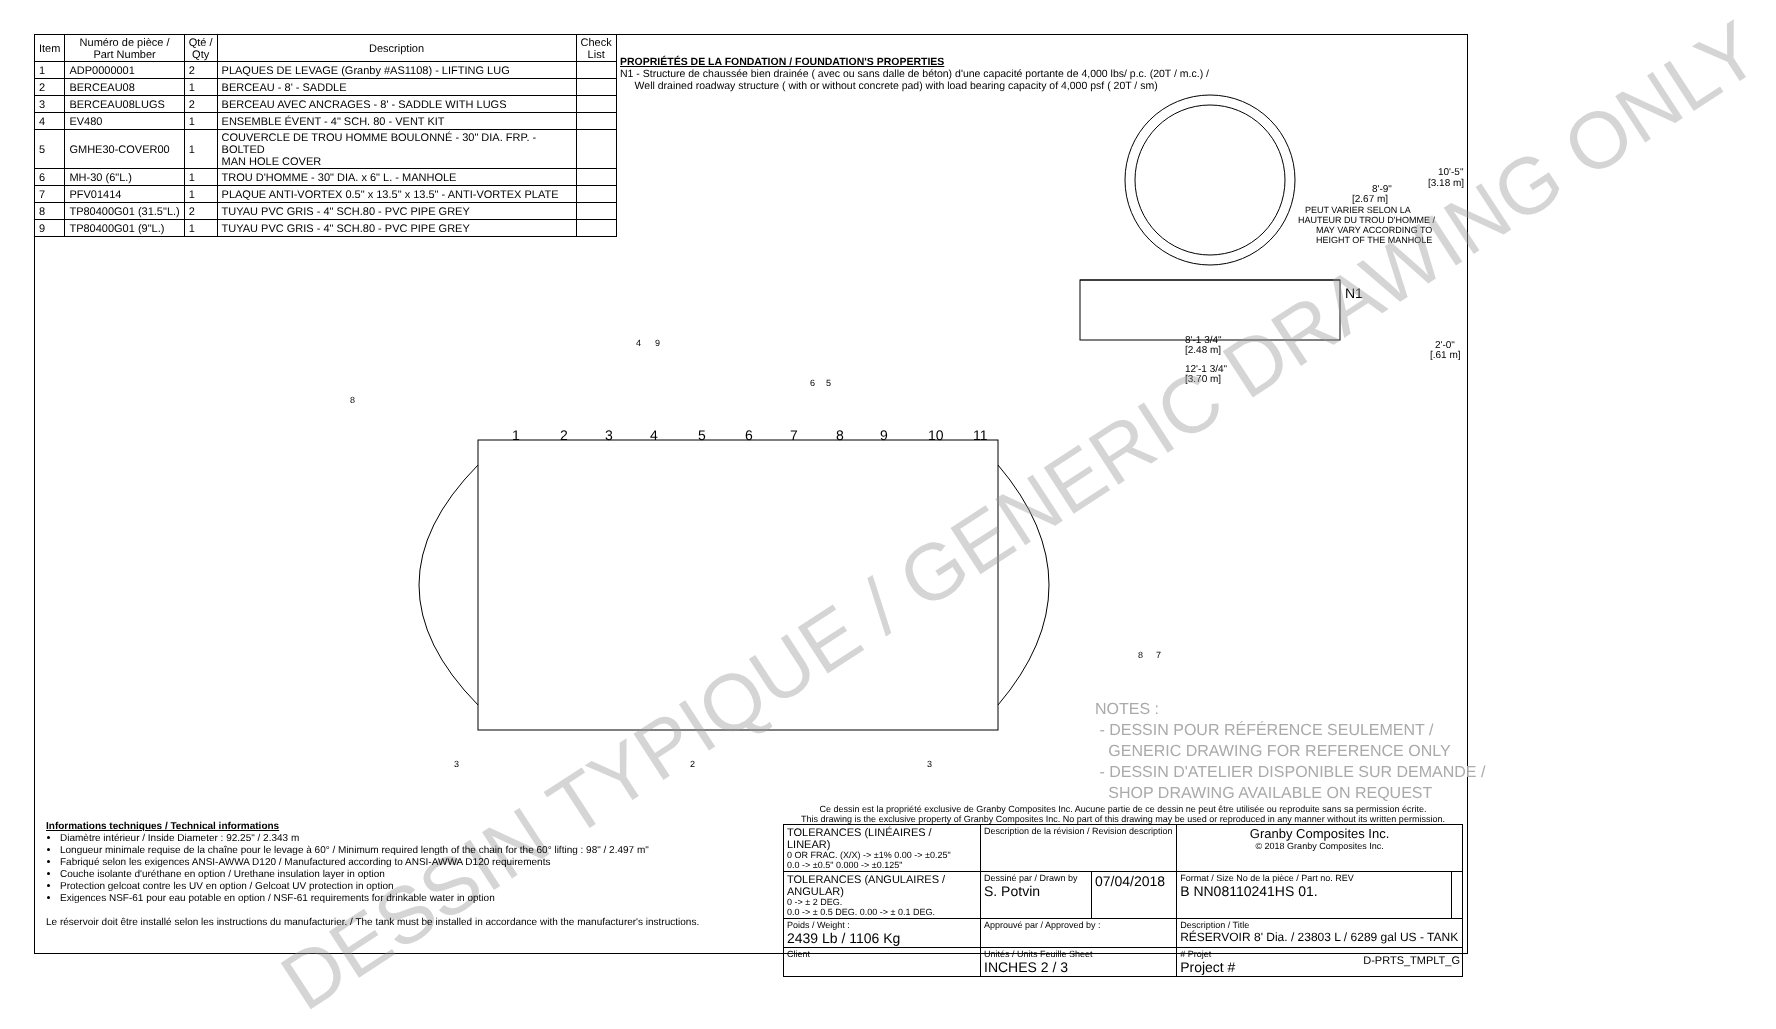| Item | Numéro de pièce / Part Number | Qté / Qty | Description | Check List |
| --- | --- | --- | --- | --- |
| 1 | ADP0000001 | 2 | PLAQUES DE LEVAGE (Granby #AS1108) - LIFTING LUG | |
| 2 | BERCEAU08 | 1 | BERCEAU - 8' - SADDLE | |
| 3 | BERCEAU08LUGS | 2 | BERCEAU AVEC ANCRAGES - 8' - SADDLE WITH LUGS | |
| 4 | EV480 | 1 | ENSEMBLE ÉVENT - 4" SCH. 80 - VENT KIT | |
| 5 | GMHE30-COVER00 | 1 | COUVERCLE DE TROU HOMME BOULONNÉ - 30" DIA. FRP. - BOLTED MAN HOLE COVER | |
| 6 | MH-30 (6"L.) | 1 | TROU D'HOMME - 30" DIA. x 6" L. - MANHOLE | |
| 7 | PFV01414 | 1 | PLAQUE ANTI-VORTEX 0.5" x 13.5" x 13.5" - ANTI-VORTEX PLATE | |
| 8 | TP80400G01 (31.5"L.) | 2 | TUYAU PVC GRIS - 4" SCH.80 - PVC PIPE GREY | |
| 9 | TP80400G01 (9"L.) | 1 | TUYAU PVC GRIS - 4" SCH.80 - PVC PIPE GREY | |
PROPRIÉTÉS DE LA FONDATION / FOUNDATION'S PROPERTIES
N1 - Structure de chaussée bien drainée ( avec ou sans dalle de béton) d'une capacité portante de 4,000 lbs/ p.c. (20T / m.c.) /
Well drained roadway structure ( with or without concrete pad) with load bearing capacity of 4,000 psf ( 20T / sm)
8'-1 3/4"
[2.48 m]
12'-1 3/4"
[3.70 m]
8'-9"
[2.67 m]
PEUT VARIER SELON LA
HAUTEUR DU TROU D'HOMME /
MAY VARY ACCORDING TO
HEIGHT OF THE MANHOLE
10'-5"
[3.18 m]
2'-0"
[.61 m]
N1
1
2
3
4
5
6
7
8
9
10
11
8
4
9
6
5
8
7
3
2
3
DESSIN TYPIQUE / GENERIC DRAWING ONLY
NOTES :
- DESSIN POUR RÉFÉRENCE SEULEMENT /
GENERIC DRAWING FOR REFERENCE ONLY
- DESSIN D'ATELIER DISPONIBLE SUR DEMANDE /
SHOP DRAWING AVAILABLE ON REQUEST
Informations techniques / Technical informations
Diamètre intérieur / Inside Diameter : 92.25" / 2.343 m
Longueur minimale requise de la chaîne pour le levage à 60° / Minimum required length of the chain for the 60° lifting : 98" / 2.497 m"
Fabriqué selon les exigences ANSI-AWWA D120 / Manufactured according to ANSI-AWWA D120 requirements
Couche isolante d'uréthane en option / Urethane insulation layer in option
Protection gelcoat contre les UV en option / Gelcoat UV protection in option
Exigences NSF-61 pour eau potable en option / NSF-61 requirements for drinkable water in option
Le réservoir doit être installé selon les instructions du manufacturier. / The tank must be installed in accordance with the manufacturer's instructions.
Ce dessin est la propriété exclusive de Granby Composites Inc. Aucune partie de ce dessin ne peut être utilisée ou reproduite sans sa permission écrite.
This drawing is the exclusive property of Granby Composites Inc. No part of this drawing may be used or reproduced in any manner without its written permission.
| TOLERANCES (LINÉAIRES / LINEAR) 0 OR FRAC. (X/X) -> ±1% 0.00 -> ±0.25" 0.0 -> ±0.5" 0.000 -> ±0.125" | Description de la révision / Revision description | | Granby Composites Inc. © 2018 Granby Composites Inc. | |
| TOLERANCES (ANGULAIRES / ANGULAR) 0 -> ± 2 DEG. 0.0 -> ± 0.5 DEG. 0.00 -> ± 0.1 DEG. | Dessiné par / Drawn by S. Potvin | 07/04/2018 | Format / Size No de la pièce / Part no. REV B NN08110241HS 01. | |
| Poids / Weight : 2439 Lb / 1106 Kg | Approuvé par / Approved by : | | Description / Title RÉSERVOIR 8' Dia. / 23803 L / 6289 gal US - TANK | |
| Client | Unités / Units Feuille Sheet INCHES 2 / 3 | | # Projet Project # | |
D-PRTS_TMPLT_G